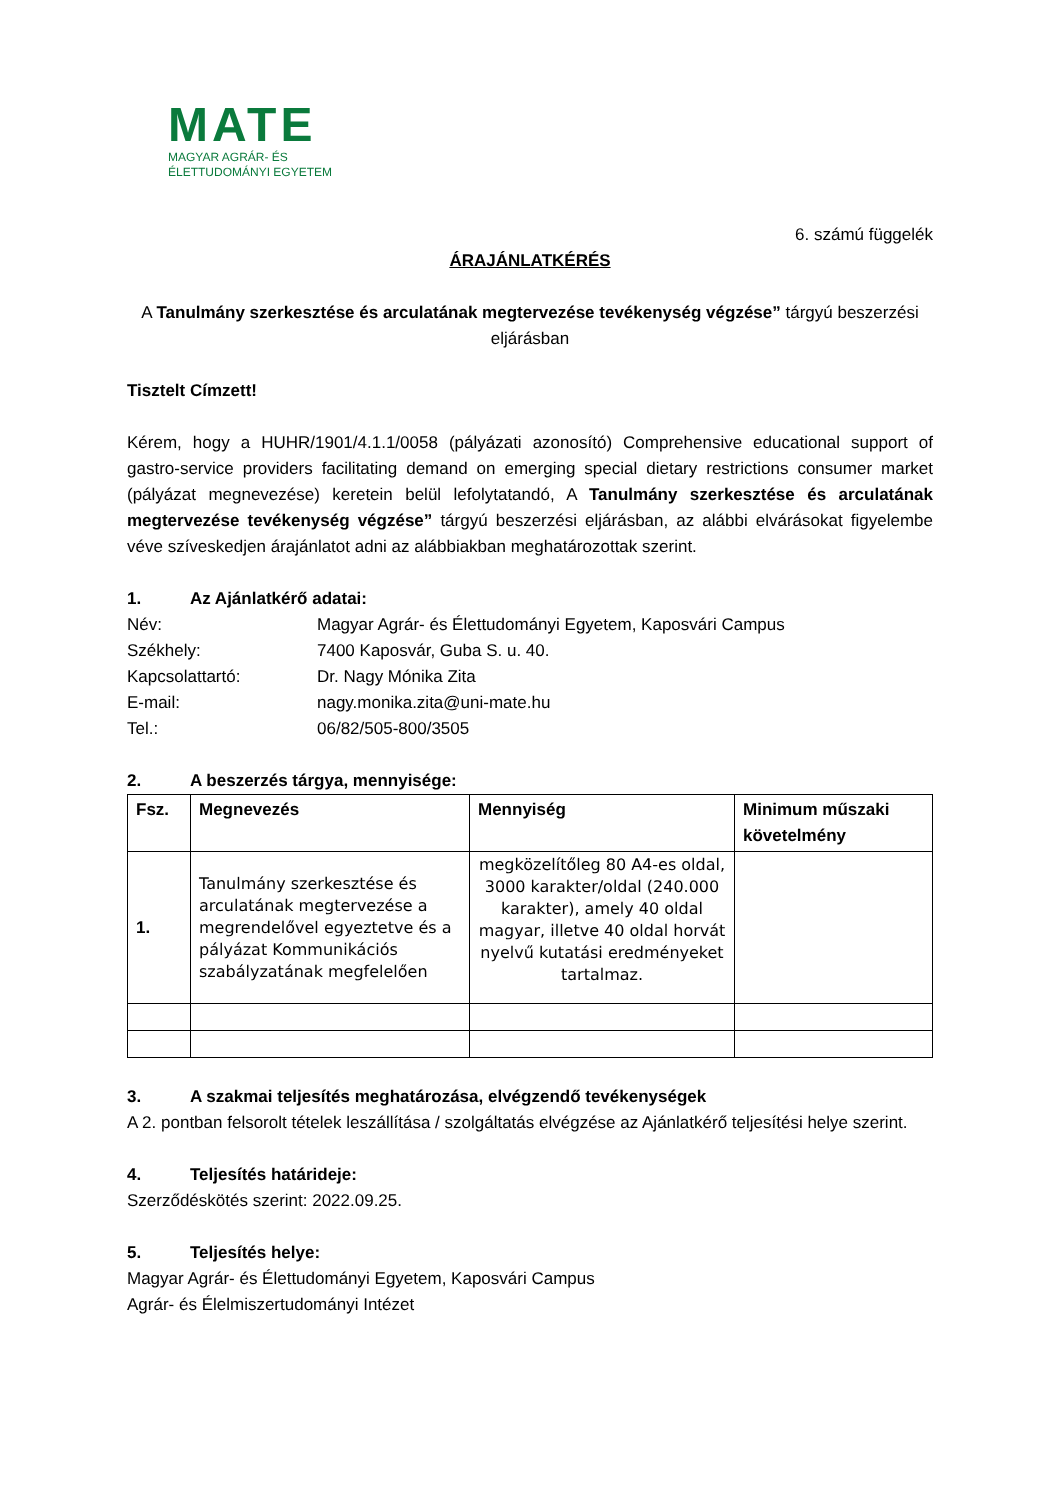MATE
MAGYAR AGRÁR- ÉS
ÉLETTUDOMÁNYI EGYETEM
6. számú függelék
ÁRAJÁNLATKÉRÉS
A Tanulmány szerkesztése és arculatának megtervezése tevékenység végzése” tárgyú beszerzési eljárásban
Tisztelt Címzett!
Kérem, hogy a HUHR/1901/4.1.1/0058 (pályázati azonosító) Comprehensive educational support of gastro-service providers facilitating demand on emerging special dietary restrictions consumer market (pályázat megnevezése) keretein belül lefolytatandó, A Tanulmány szerkesztése és arculatának megtervezése tevékenység végzése” tárgyú beszerzési eljárásban, az alábbi elvárásokat figyelembe véve szíveskedjen árajánlatot adni az alábbiakban meghatározottak szerint.
1. Az Ajánlatkérő adatai:
Név: Magyar Agrár- és Élettudományi Egyetem, Kaposvári Campus
Székhely: 7400 Kaposvár, Guba S. u. 40.
Kapcsolattartó: Dr. Nagy Mónika Zita
E-mail: nagy.monika.zita@uni-mate.hu
Tel.: 06/82/505-800/3505
2. A beszerzés tárgya, mennyisége:
| Fsz. | Megnevezés | Mennyiség | Minimum műszaki követelmény |
| --- | --- | --- | --- |
| 1. | Tanulmány szerkesztése és arculatának megtervezése a megrendelővel egyeztetve és a pályázat Kommunikációs szabályzatának megfelelően | megközelítőleg 80 A4-es oldal, 3000 karakter/oldal (240.000 karakter), amely 40 oldal magyar, illetve 40 oldal horvát nyelvű kutatási eredményeket tartalmaz. | |
3. A szakmai teljesítés meghatározása, elvégzendő tevékenységek
A 2. pontban felsorolt tételek leszállítása / szolgáltatás elvégzése az Ajánlatkérő teljesítési helye szerint.
4. Teljesítés határideje:
Szerződéskötés szerint: 2022.09.25.
5. Teljesítés helye:
Magyar Agrár- és Élettudományi Egyetem, Kaposvári Campus
Agrár- és Élelmiszertudományi Intézet